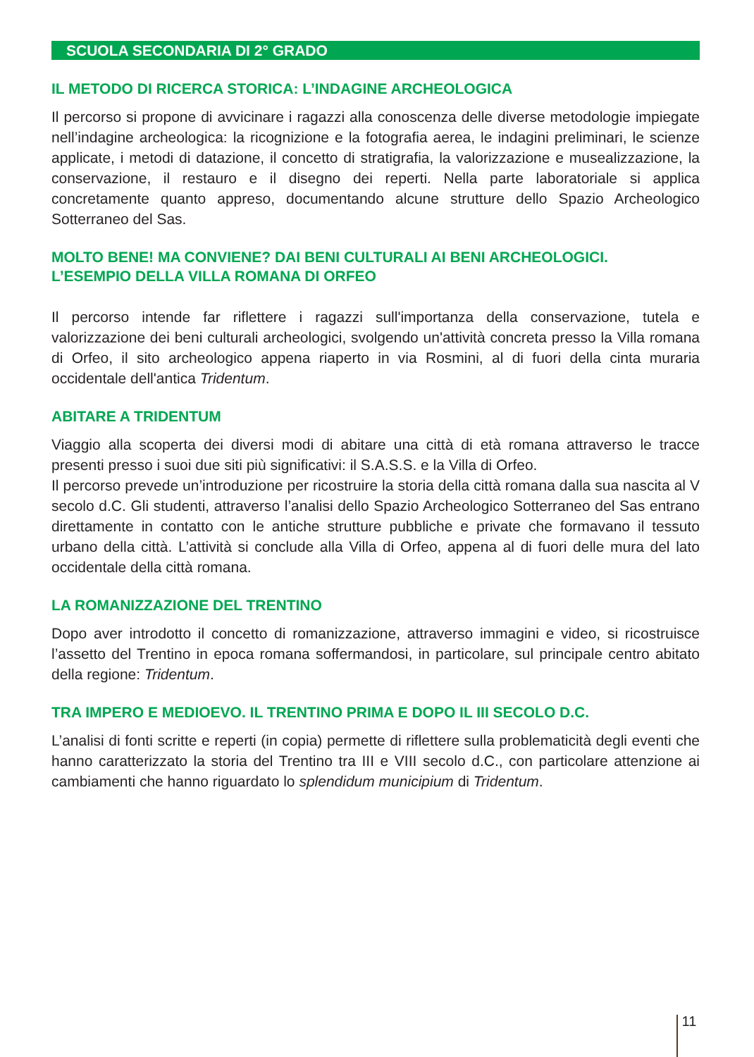SCUOLA SECONDARIA DI 2° GRADO
IL METODO DI RICERCA STORICA: L’INDAGINE ARCHEOLOGICA
Il percorso si propone di avvicinare i ragazzi alla conoscenza delle diverse metodologie impiegate nell’indagine archeologica: la ricognizione e la fotografia aerea, le indagini preliminari, le scienze applicate, i metodi di datazione, il concetto di stratigrafia, la valorizzazione e musealizzazione, la conservazione, il restauro e il disegno dei reperti. Nella parte laboratoriale si applica concretamente quanto appreso, documentando alcune strutture dello Spazio Archeologico Sotterraneo del Sas.
MOLTO BENE! MA CONVIENE? DAI BENI CULTURALI AI BENI ARCHEOLOGICI.
L’ESEMPIO DELLA VILLA ROMANA DI ORFEO
Il percorso intende far riflettere i ragazzi sull'importanza della conservazione, tutela e valorizzazione dei beni culturali archeologici, svolgendo un'attività concreta presso la Villa romana di Orfeo, il sito archeologico appena riaperto in via Rosmini, al di fuori della cinta muraria occidentale dell'antica Tridentum.
ABITARE A TRIDENTUM
Viaggio alla scoperta dei diversi modi di abitare una città di età romana attraverso le tracce presenti presso i suoi due siti più significativi: il S.A.S.S. e la Villa di Orfeo.
Il percorso prevede un’introduzione per ricostruire la storia della città romana dalla sua nascita al V secolo d.C. Gli studenti, attraverso l’analisi dello Spazio Archeologico Sotterraneo del Sas entrano direttamente in contatto con le antiche strutture pubbliche e private che formavano il tessuto urbano della città. L’attività si conclude alla Villa di Orfeo, appena al di fuori delle mura del lato occidentale della città romana.
LA ROMANIZZAZIONE DEL TRENTINO
Dopo aver introdotto il concetto di romanizzazione, attraverso immagini e video, si ricostruisce l’assetto del Trentino in epoca romana soffermandosi, in particolare, sul principale centro abitato della regione: Tridentum.
TRA IMPERO E MEDIOEVO. IL TRENTINO PRIMA E DOPO IL III SECOLO D.C.
L’analisi di fonti scritte e reperti (in copia) permette di riflettere sulla problematicità degli eventi che hanno caratterizzato la storia del Trentino tra III e VIII secolo d.C., con particolare attenzione ai cambiamenti che hanno riguardato lo splendidum municipium di Tridentum.
11